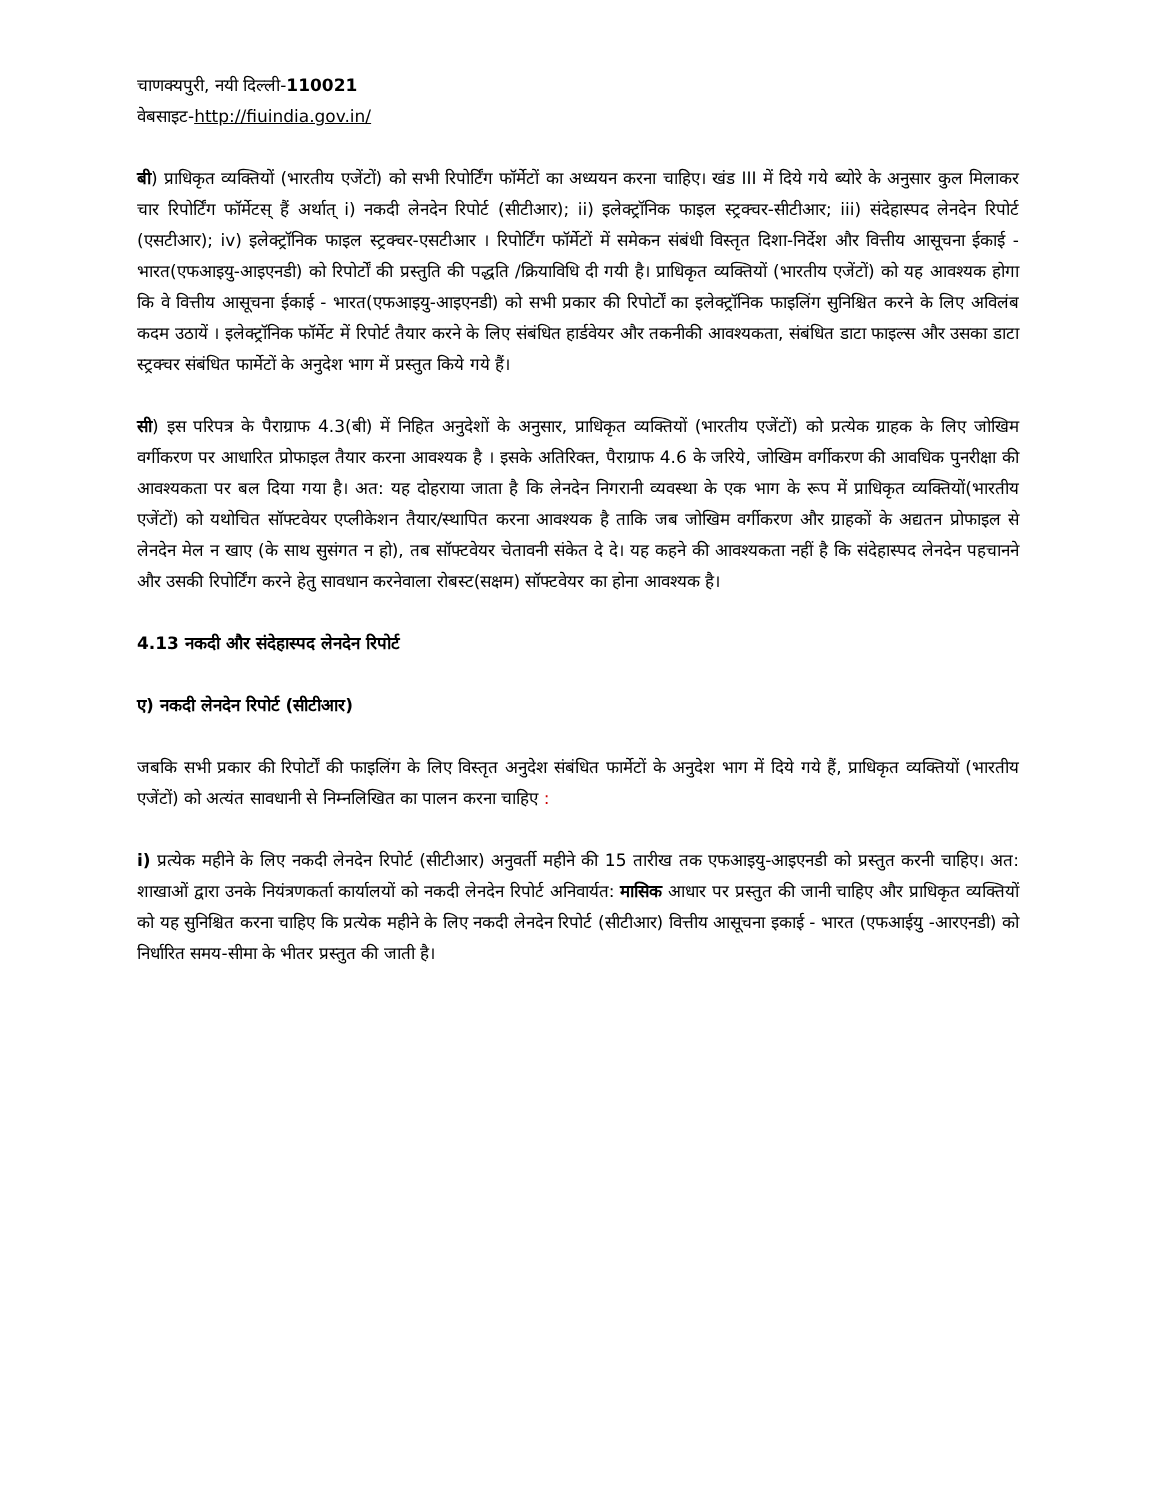चाणक्यपुरी, नयी दिल्ली-110021
वेबसाइट-http://fiuindia.gov.in/
बी) प्राधिकृत व्यक्तियों (भारतीय एजेंटों) को सभी रिपोर्टिंग फॉर्मेटों का अध्ययन करना चाहिए। खंड III में दिये गये ब्योरे के अनुसार कुल मिलाकर चार रिपोर्टिंग फॉर्मेटस् हैं अर्थात् i) नकदी लेनदेन रिपोर्ट (सीटीआर); ii) इलेक्ट्रॉनिक फाइल स्ट्रक्चर-सीटीआर; iii) संदेहास्पद लेनदेन रिपोर्ट (एसटीआर); iv) इलेक्ट्रॉनिक फाइल स्ट्रक्चर-एसटीआर । रिपोर्टिंग फॉर्मेटों में समेकन संबंधी विस्तृत दिशा-निर्देश और वित्तीय आसूचना ईकाई - भारत(एफआइयु-आइएनडी) को रिपोर्टों की प्रस्तुति की पद्धति /क्रियाविधि दी गयी है। प्राधिकृत व्यक्तियों (भारतीय एजेंटों) को यह आवश्यक होगा कि वे वित्तीय आसूचना ईकाई - भारत(एफआइयु-आइएनडी) को सभी प्रकार की रिपोर्टों का इलेक्ट्रॉनिक फाइलिंग सुनिश्चित करने के लिए अविलंब कदम उठायें । इलेक्ट्रॉनिक फॉर्मेट में रिपोर्ट तैयार करने के लिए संबंधित हार्डवेयर और तकनीकी आवश्यकता, संबंधित डाटा फाइल्स और उसका डाटा स्ट्रक्चर संबंधित फार्मेटों के अनुदेश भाग में प्रस्तुत किये गये हैं।
सी) इस परिपत्र के पैराग्राफ 4.3(बी) में निहित अनुदेशों के अनुसार, प्राधिकृत व्यक्तियों (भारतीय एजेंटों) को प्रत्येक ग्राहक के लिए जोखिम वर्गीकरण पर आधारित प्रोफाइल तैयार करना आवश्यक है । इसके अतिरिक्त, पैराग्राफ 4.6 के जरिये, जोखिम वर्गीकरण की आवधिक पुनरीक्षा की आवश्यकता पर बल दिया गया है। अत: यह दोहराया जाता है कि लेनदेन निगरानी व्यवस्था के एक भाग के रूप में प्राधिकृत व्यक्तियों(भारतीय एजेंटों) को यथोचित सॉफ्टवेयर एप्लीकेशन तैयार/स्थापित करना आवश्यक है ताकि जब जोखिम वर्गीकरण और ग्राहकों के अद्यतन प्रोफाइल से लेनदेन मेल न खाए (के साथ सुसंगत न हो), तब सॉफ्टवेयर चेतावनी संकेत दे दे। यह कहने की आवश्यकता नहीं है कि संदेहास्पद लेनदेन पहचानने और उसकी रिपोर्टिंग करने हेतु सावधान करनेवाला रोबस्ट(सक्षम) सॉफ्टवेयर का होना आवश्यक है।
4.13 नकदी और संदेहास्पद लेनदेन रिपोर्ट
ए) नकदी लेनदेन रिपोर्ट (सीटीआर)
जबकि सभी प्रकार की रिपोर्टों की फाइलिंग के लिए विस्तृत अनुदेश संबंधित फार्मेटों के अनुदेश भाग में दिये गये हैं, प्राधिकृत व्यक्तियों (भारतीय एजेंटों) को अत्यंत सावधानी से निम्नलिखित का पालन करना चाहिए :
i) प्रत्येक महीने के लिए नकदी लेनदेन रिपोर्ट (सीटीआर) अनुवर्ती महीने की 15 तारीख तक एफआइयु-आइएनडी को प्रस्तुत करनी चाहिए। अत: शाखाओं द्वारा उनके नियंत्रणकर्ता कार्यालयों को नकदी लेनदेन रिपोर्ट अनिवार्यत: मासिक आधार पर प्रस्तुत की जानी चाहिए और प्राधिकृत व्यक्तियों को यह सुनिश्चित करना चाहिए कि प्रत्येक महीने के लिए नकदी लेनदेन रिपोर्ट (सीटीआर) वित्तीय आसूचना इकाई - भारत (एफआईयु -आरएनडी) को निर्धारित समय-सीमा के भीतर प्रस्तुत की जाती है।